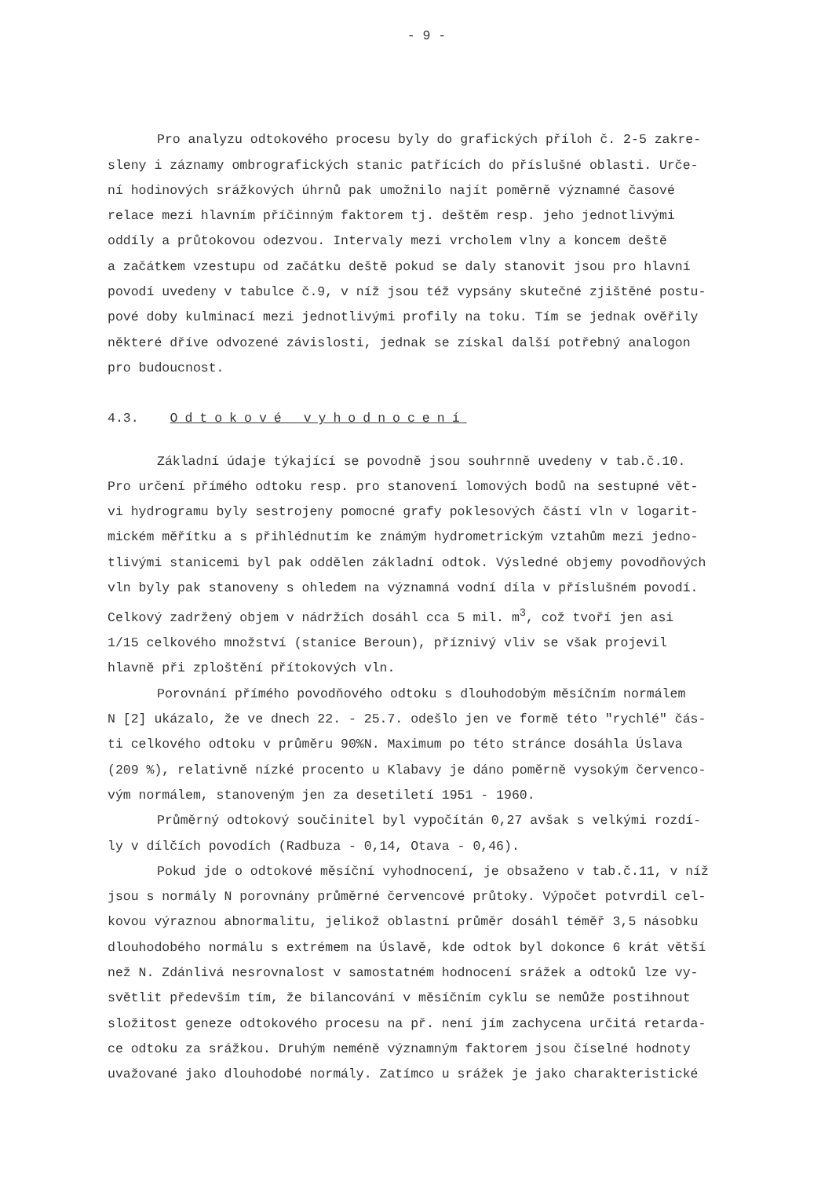- 9 -
Pro analyzu odtokového procesu byly do grafických příloh č. 2-5 zakre- sleny i záznamy ombrografických stanic patřících do příslušné oblasti. Urče- ní hodinových srážkových úhrnů pak umožnilo najít poměrně významné časové relace mezi hlavním příčinným faktorem tj. deštěm resp. jeho jednotlivými oddíly a průtokovou odezvou. Intervaly mezi vrcholem vlny a koncem deště a začátkem vzestupu od začátku deště pokud se daly stanovit jsou pro hlavní povodí uvedeny v tabulce č.9, v níž jsou též vypsány skutečné zjištěné postu- pové doby kulminací mezi jednotlivými profily na toku. Tím se jednak ověřily některé dříve odvozené závislosti, jednak se získal další potřebný analogon pro budoucnost.
4.3. Odtokové vyhodnocení
Základní údaje týkající se povodně jsou souhrnně uvedeny v tab.č.10. Pro určení přímého odtoku resp. pro stanovení lomových bodů na sestupné vět- vi hydrogramu byly sestrojeny pomocné grafy poklesových částí vln v logarit- mickém měřítku a s přihlédnutím ke známým hydrometrickým vztahům mezi jedno- tlivými stanicemi byl pak oddělen základní odtok. Výsledné objemy povodňových vln byly pak stanoveny s ohledem na významná vodní díla v příslušném povodí. Celkový zadržený objem v nádržích dosáhl cca 5 mil. m<sup>3</sup>, což tvoří jen asi 1/15 celkového množství (stanice Beroun), příznivý vliv se však projevil hlavně při zploštění přítokových vln.
Porovnání přímého povodňového odtoku s dlouhodobým měsíčním normálem N [2] ukázalo, že ve dnech 22. - 25.7. odešlo jen ve formě této "rychlé" čás- ti celkového odtoku v průměru 90%N. Maximum po této stránce dosáhla Úslava (209 %), relativně nízké procento u Klabavy je dáno poměrně vysokým červenco- vým normálem, stanoveným jen za desetiletí 1951 - 1960.
Průměrný odtokový součinitel byl vypočítán 0,27 avšak s velkými rozdí- ly v dílčích povodích (Radbuza - 0,14, Otava - 0,46).
Pokud jde o odtokové měsíční vyhodnocení, je obsaženo v tab.č.11, v níž jsou s normály N porovnány průměrné červencové průtoky. Výpočet potvrdil cel- kovou výraznou abnormalitu, jelikož oblastní průměr dosáhl téměř 3,5 násobku dlouhodobého normálu s extrémem na Úslavě, kde odtok byl dokonce 6 krát větší než N. Zdánlivá nesrovnalost v samostatném hodnocení srážek a odtoků lze vy- světlit především tím, že bilancování v měsíčním cyklu se nemůže postihnout složitost geneze odtokového procesu na př. není jím zachycena určitá retarda- ce odtoku za srážkou. Druhým neméně významným faktorem jsou číselné hodnoty uvažované jako dlouhodobé normály. Zatímco u srážek je jako charakteristické